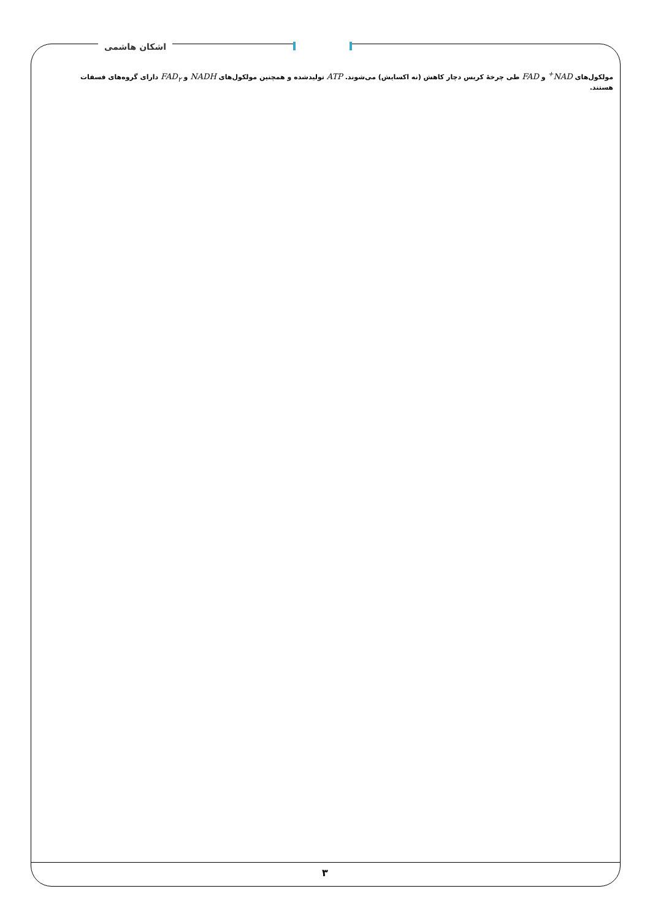اشکان هاشمی
مولکول‌های NAD<sup>+</sup> و FAD طی چرخهٔ کربس دچار کاهش (نه اکسایش) می‌شوند. ATP تولیدشده و همچنین مولکول‌های NADH و FAD<sub>۲</sub> دارای گروه‌های فسفات هستند.
۳